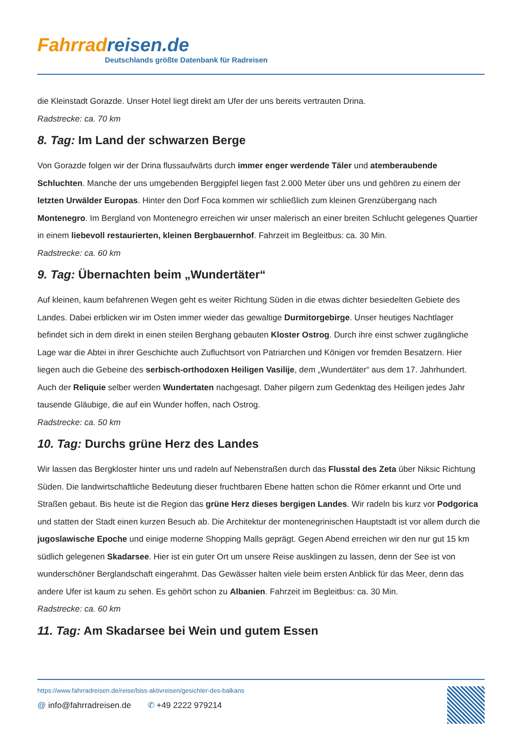Fahrradreisen.de
Deutschlands größte Datenbank für Radreisen
die Kleinstadt Gorazde. Unser Hotel liegt direkt am Ufer der uns bereits vertrauten Drina.
Radstrecke: ca. 70 km
8. Tag: Im Land der schwarzen Berge
Von Gorazde folgen wir der Drina flussaufwärts durch immer enger werdende Täler und atemberaubende Schluchten. Manche der uns umgebenden Berggipfel liegen fast 2.000 Meter über uns und gehören zu einem der letzten Urwälder Europas. Hinter den Dorf Foca kommen wir schließlich zum kleinen Grenzübergang nach Montenegro. Im Bergland von Montenegro erreichen wir unser malerisch an einer breiten Schlucht gelegenes Quartier in einem liebevoll restaurierten, kleinen Bergbauernhof. Fahrzeit im Begleitbus: ca. 30 Min.
Radstrecke: ca. 60 km
9. Tag: Übernachten beim „Wundertäter“
Auf kleinen, kaum befahrenen Wegen geht es weiter Richtung Süden in die etwas dichter besiedelten Gebiete des Landes. Dabei erblicken wir im Osten immer wieder das gewaltige Durmitorgebirge. Unser heutiges Nachtlager befindet sich in dem direkt in einen steilen Berghang gebauten Kloster Ostrog. Durch ihre einst schwer zugängliche Lage war die Abtei in ihrer Geschichte auch Zufluchtsort von Patriarchen und Königen vor fremden Besatzern. Hier liegen auch die Gebeine des serbisch-orthodoxen Heiligen Vasilije, dem „Wundertäter“ aus dem 17. Jahrhundert. Auch der Reliquie selber werden Wundertaten nachgesagt. Daher pilgern zum Gedenktag des Heiligen jedes Jahr tausende Gläubige, die auf ein Wunder hoffen, nach Ostrog.
Radstrecke: ca. 50 km
10. Tag: Durchs grüne Herz des Landes
Wir lassen das Bergkloster hinter uns und radeln auf Nebenstraßen durch das Flusstal des Zeta über Niksic Richtung Süden. Die landwirtschaftliche Bedeutung dieser fruchtbaren Ebene hatten schon die Römer erkannt und Orte und Straßen gebaut. Bis heute ist die Region das grüne Herz dieses bergigen Landes. Wir radeln bis kurz vor Podgorica und statten der Stadt einen kurzen Besuch ab. Die Architektur der montenegrinischen Hauptstadt ist vor allem durch die jugoslawische Epoche und einige moderne Shopping Malls geprägt. Gegen Abend erreichen wir den nur gut 15 km südlich gelegenen Skadarsee. Hier ist ein guter Ort um unsere Reise ausklingen zu lassen, denn der See ist von wunderschöner Berglandschaft eingerahmt. Das Gewässer halten viele beim ersten Anblick für das Meer, denn das andere Ufer ist kaum zu sehen. Es gehört schon zu Albanien. Fahrzeit im Begleitbus: ca. 30 Min.
Radstrecke: ca. 60 km
11. Tag: Am Skadarsee bei Wein und gutem Essen
https://www.fahrradreisen.de/reise/biss-aktivreisen/gesichter-des-balkans
@ info@fahrradreisen.de ✆ +49 2222 979214